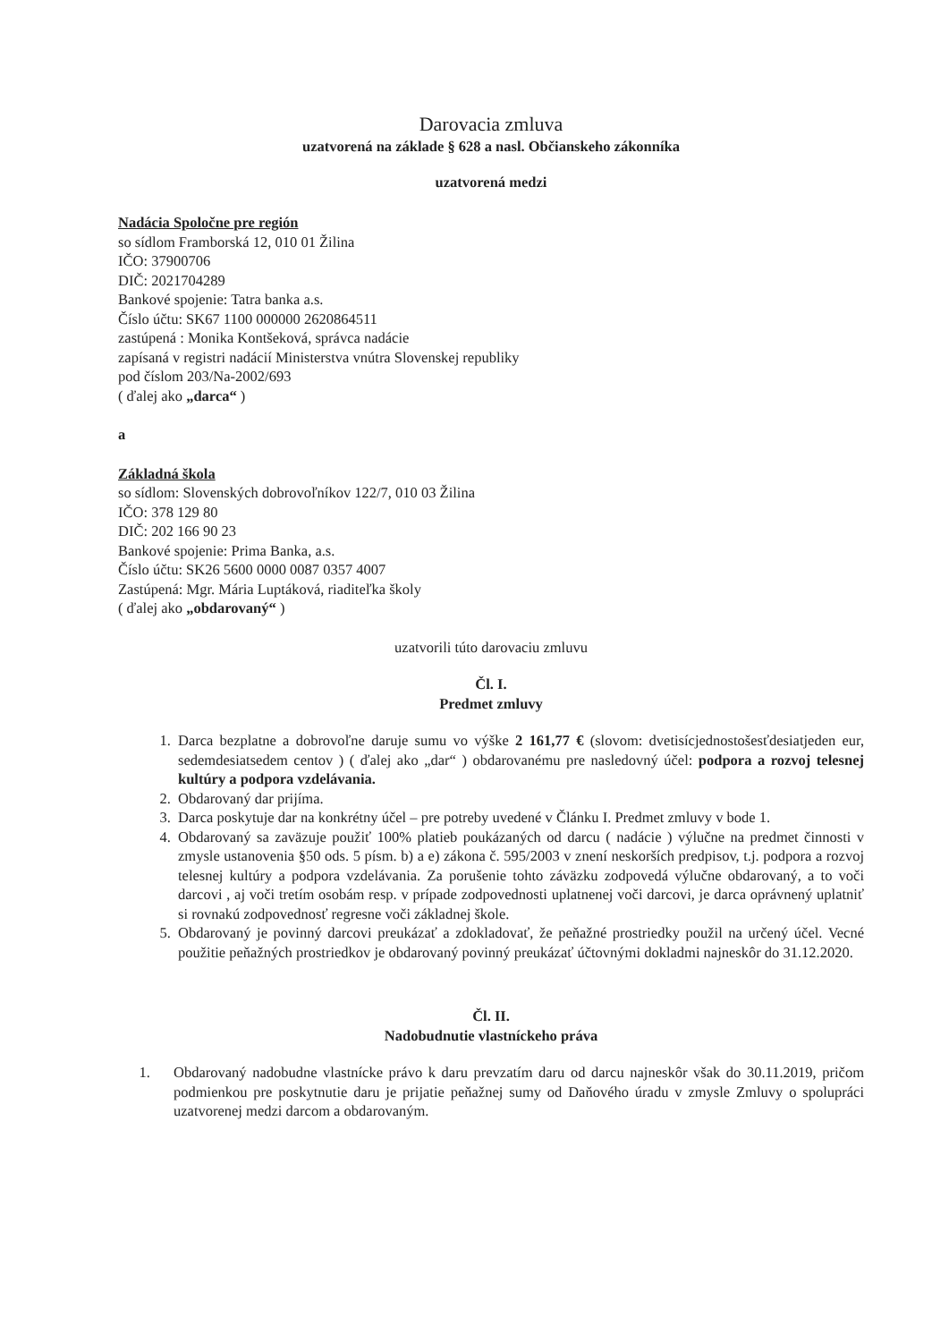Darovacia zmluva
uzatvorená na základe § 628 a nasl. Občianskeho zákonníka
uzatvorená medzi
Nadácia Spoločne pre región
so sídlom Framborská 12, 010 01 Žilina
IČO: 37900706
DIČ: 2021704289
Bankové spojenie: Tatra banka a.s.
Číslo účtu: SK67 1100 000000 2620864511
zastúpená : Monika Kontšeková, správca nadácie
zapísaná v registri nadácií Ministerstva vnútra Slovenskej republiky
pod číslom 203/Na-2002/693
( ďalej ako „darca“ )
a
Základná škola
so sídlom: Slovenských dobrovoľníkov 122/7, 010 03 Žilina
IČO: 378 129 80
DIČ: 202 166 90 23
Bankové spojenie: Prima Banka, a.s.
Číslo účtu: SK26 5600 0000 0087 0357 4007
Zastúpená: Mgr. Mária Luptáková, riaditeľka školy
( ďalej ako „obdarovaný“ )
uzatvorili túto darovaciu zmluvu
Čl. I.
Predmet zmluvy
1. Darca bezplatne a dobrovoľne daruje sumu vo výške 2 161,77 € (slovom: dvetisícjednostošesťdesiatjeden eur, sedemdesiatsedem centov ) ( ďalej ako „dar“ ) obdarovanému pre nasledovný účel: podpora a rozvoj telesnej kultúry a podpora vzdelávania.
2. Obdarovaný dar prijíma.
3. Darca poskytuje dar na konkrétny účel – pre potreby uvedené v Článku I. Predmet zmluvy v bode 1.
4. Obdarovaný sa zaväzuje použiť 100% platieb poukázaných od darcu ( nadácie ) výlučne na predmet činnosti v zmysle ustanovenia §50 ods. 5 písm. b) a e) zákona č. 595/2003 v znení neskorších predpisov, t.j. podpora a rozvoj telesnej kultúry a podpora vzdelávania. Za porušenie tohto záväzku zodpovedá výlučne obdarovaný, a to voči darcovi , aj voči tretím osobám resp. v prípade zodpovednosti uplatnenej voči darcovi, je darca oprávnený uplatniť si rovnakú zodpovednosť regresne voči základnej škole.
5. Obdarovaný je povinný darcovi preukázať a zdokladovať, že peňažné prostriedky použil na určený účel. Vecné použitie peňažných prostriedkov je obdarovaný povinný preukázať účtovnými dokladmi najneskôr do 31.12.2020.
Čl. II.
Nadobudnutie vlastníckeho práva
1. Obdarovaný nadobudne vlastnícke právo k daru prevzatím daru od darcu najneskôr však do 30.11.2019, pričom podmienkou pre poskytnutie daru je prijatie peňažnej sumy od Daňového úradu v zmysle Zmluvy o spolupráci uzatvorenej medzi darcom a obdarovaným.